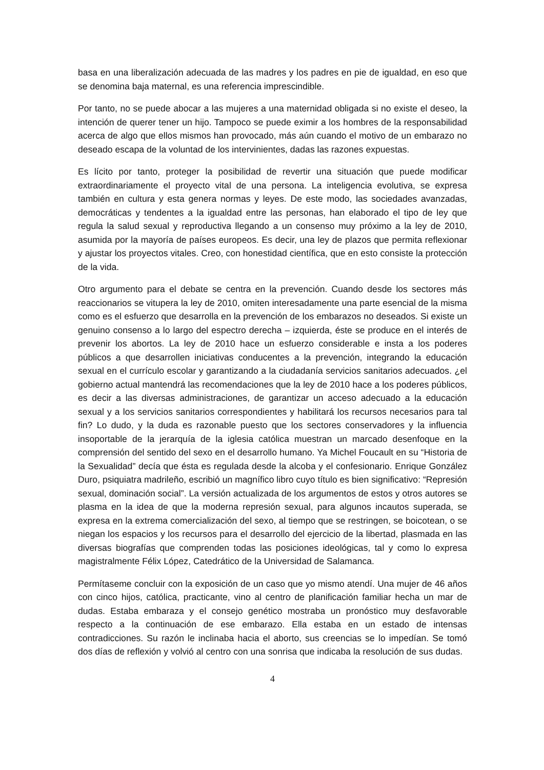basa en una liberalización adecuada de las madres y los padres en pie de igualdad, en eso que se denomina baja maternal, es una referencia imprescindible.
Por tanto, no se puede abocar a las mujeres a una maternidad obligada si no existe el deseo, la intención de querer tener un hijo. Tampoco se puede eximir a los hombres de la responsabilidad acerca de algo que ellos mismos han provocado, más aún cuando el motivo de un embarazo no deseado escapa de la voluntad de los intervinientes, dadas las razones expuestas.
Es lícito por tanto, proteger la posibilidad de revertir una situación que puede modificar extraordinariamente el proyecto vital de una persona. La inteligencia evolutiva, se expresa también en cultura y esta genera normas y leyes. De este modo, las sociedades avanzadas, democráticas y tendentes a la igualdad entre las personas, han elaborado el tipo de ley que regula la salud sexual y reproductiva llegando a un consenso muy próximo a la ley de 2010, asumida por la mayoría de países europeos. Es decir, una ley de plazos que permita reflexionar y ajustar los proyectos vitales. Creo, con honestidad científica, que en esto consiste la protección de la vida.
Otro argumento para el debate se centra en la prevención. Cuando desde los sectores más reaccionarios se vitupera la ley de 2010, omiten interesadamente una parte esencial de la misma como es el esfuerzo que desarrolla en la prevención de los embarazos no deseados. Si existe un genuino consenso a lo largo del espectro derecha – izquierda, éste se produce en el interés de prevenir los abortos. La ley de 2010 hace un esfuerzo considerable e insta a los poderes públicos a que desarrollen iniciativas conducentes a la prevención, integrando la educación sexual en el currículo escolar y garantizando a la ciudadanía servicios sanitarios adecuados. ¿el gobierno actual mantendrá las recomendaciones que la ley de 2010 hace a los poderes públicos, es decir a las diversas administraciones, de garantizar un acceso adecuado a la educación sexual y a los servicios sanitarios correspondientes y habilitará los recursos necesarios para tal fin? Lo dudo, y la duda es razonable puesto que los sectores conservadores y la influencia insoportable de la jerarquía de la iglesia católica muestran un marcado desenfoque en la comprensión del sentido del sexo en el desarrollo humano. Ya Michel Foucault en su “Historia de la Sexualidad” decía que ésta es regulada desde la alcoba y el confesionario. Enrique González Duro, psiquiatra madrileño, escribió un magnífico libro cuyo título es bien significativo: “Represión sexual, dominación social”. La versión actualizada de los argumentos de estos y otros autores se plasma en la idea de que la moderna represión sexual, para algunos incautos superada, se expresa en la extrema comercialización del sexo, al tiempo que se restringen, se boicotean, o se niegan los espacios y los recursos para el desarrollo del ejercicio de la libertad, plasmada en las diversas biografías que comprenden todas las posiciones ideológicas, tal y como lo expresa magistralmente Félix López, Catedrático de la Universidad de Salamanca.
Permítaseme concluir con la exposición de un caso que yo mismo atendí. Una mujer de 46 años con cinco hijos, católica, practicante, vino al centro de planificación familiar hecha un mar de dudas. Estaba embaraza y el consejo genético mostraba un pronóstico muy desfavorable respecto a la continuación de ese embarazo. Ella estaba en un estado de intensas contradicciones. Su razón le inclinaba hacia el aborto, sus creencias se lo impedían. Se tomó dos días de reflexión y volvió al centro con una sonrisa que indicaba la resolución de sus dudas.
4